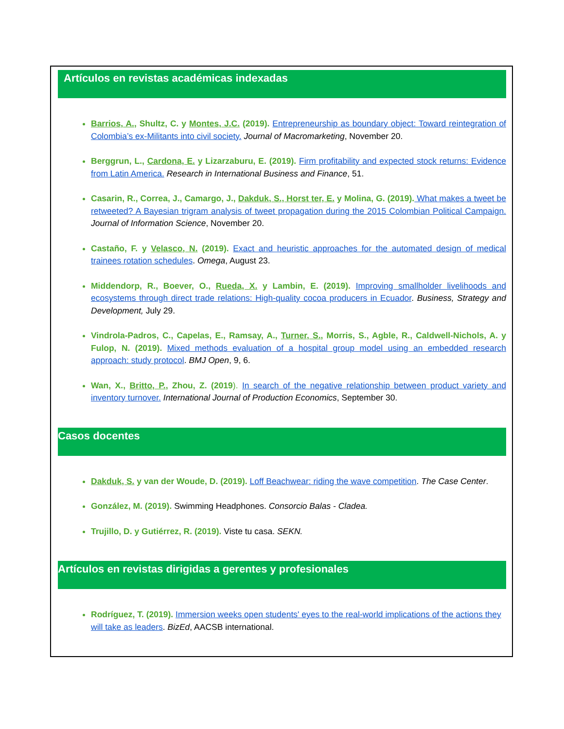Artículos en revistas académicas indexadas
Barrios, A., Shultz, C. y Montes, J.C. (2019). Entrepreneurship as boundary object: Toward reintegration of Colombia’s ex-Militants into civil society. Journal of Macromarketing, November 20.
Berggrun, L., Cardona, E. y Lizarzaburu, E. (2019). Firm profitability and expected stock returns: Evidence from Latin America. Research in International Business and Finance, 51.
Casarin, R., Correa, J., Camargo, J., Dakduk, S., Horst ter, E. y Molina, G. (2019). What makes a tweet be retweeted? A Bayesian trigram analysis of tweet propagation during the 2015 Colombian Political Campaign. Journal of Information Science, November 20.
Castaño, F. y Velasco, N. (2019). Exact and heuristic approaches for the automated design of medical trainees rotation schedules. Omega, August 23.
Middendorp, R., Boever, O., Rueda, X. y Lambin, E. (2019). Improving smallholder livelihoods and ecosystems through direct trade relations: High-quality cocoa producers in Ecuador. Business, Strategy and Development, July 29.
Vindrola-Padros, C., Capelas, E., Ramsay, A., Turner, S., Morris, S., Agble, R., Caldwell-Nichols, A. y Fulop, N. (2019). Mixed methods evaluation of a hospital group model using an embedded research approach: study protocol. BMJ Open, 9, 6.
Wan, X., Britto, P., Zhou, Z. (2019). In search of the negative relationship between product variety and inventory turnover. International Journal of Production Economics, September 30.
Casos docentes
Dakduk, S. y van der Woude, D. (2019). Loff Beachwear: riding the wave competition. The Case Center.
González, M. (2019). Swimming Headphones. Consorcio Balas - Cladea.
Trujillo, D. y Gutiérrez, R. (2019). Viste tu casa. SEKN.
Artículos en revistas dirigidas a gerentes y profesionales
Rodríguez, T. (2019). Immersion weeks open students' eyes to the real-world implications of the actions they will take as leaders. BizEd, AACSB international.